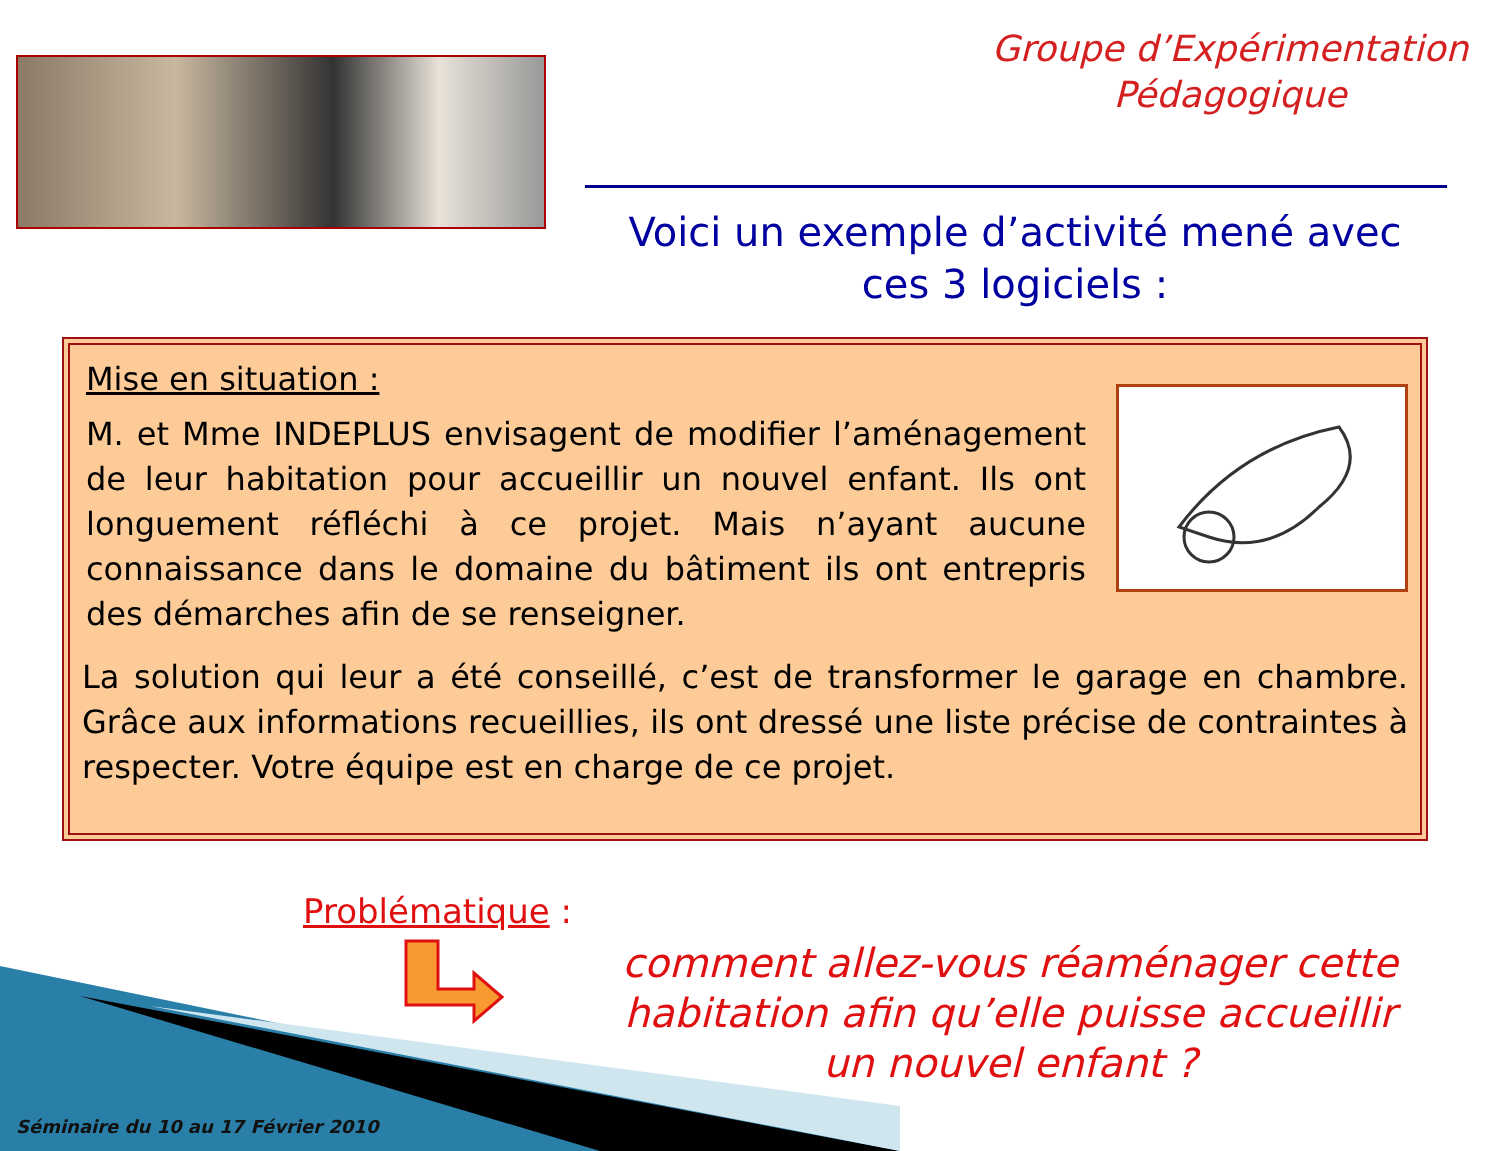Groupe d’Expérimentation
Pédagogique
Voici un exemple d’activité mené avec ces 3 logiciels :
Mise en situation :
M. et Mme INDEPLUS envisagent de modifier l’aménagement de leur habitation pour accueillir un nouvel enfant. Ils ont longuement réfléchi à ce projet. Mais n’ayant aucune connaissance dans le domaine du bâtiment ils ont entrepris des démarches afin de se renseigner.
La solution qui leur a été conseillé, c’est de transformer le garage en chambre. Grâce aux informations recueillies, ils ont dressé une liste précise de contraintes à respecter. Votre équipe est en charge de ce projet.
Problématique :
comment allez-vous réaménager cette habitation afin qu’elle puisse accueillir un nouvel enfant ?
Séminaire du 10 au 17 Février 2010